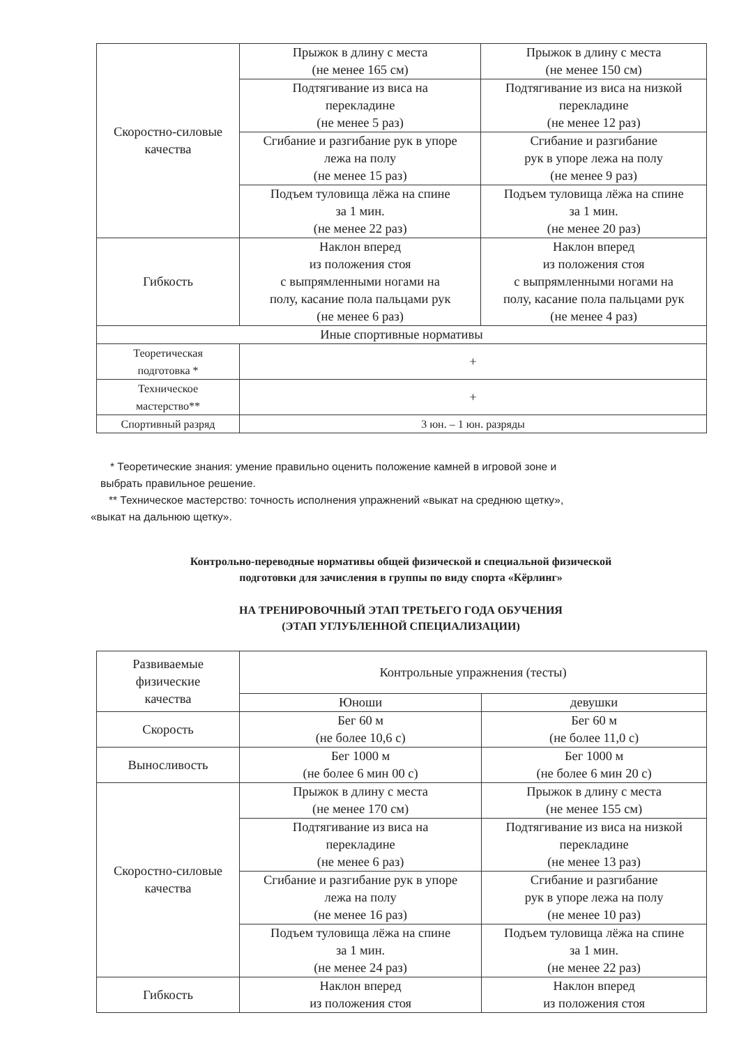| Скоростно-силовые качества | Прыжок в длину с места (не менее 165 см) | Прыжок в длину с места (не менее 150 см) |
| | Подтягивание из виса на перекладине (не менее 5 раз) | Подтягивание из виса на низкой перекладине (не менее 12 раз) |
| | Сгибание и разгибание рук в упоре лежа на полу (не менее 15 раз) | Сгибание и разгибание рук в упоре лежа на полу (не менее 9 раз) |
| | Подъем туловища лёжа на спине за 1 мин. (не менее 22 раз) | Подъем туловища лёжа на спине за 1 мин. (не менее 20 раз) |
| Гибкость | Наклон вперед из положения стоя с выпрямленными ногами на полу, касание пола пальцами рук (не менее 6 раз) | Наклон вперед из положения стоя с выпрямленными ногами на полу, касание пола пальцами рук (не менее 4 раз) |
| Иные спортивные нормативы | | |
| Теоретическая подготовка * | + | |
| Техническое мастерство** | + | |
| Спортивный разряд | 3 юн. – 1 юн. разряды | |
* Теоретические знания: умение правильно оценить положение камней в игровой зоне и
выбрать правильное решение.
** Техническое мастерство: точность исполнения упражнений «выкат на среднюю щетку»,
«выкат на дальнюю щетку».
Контрольно-переводные нормативы общей физической и специальной физической
подготовки для зачисления в группы по виду спорта «Кёрлинг»
НА ТРЕНИРОВОЧНЫЙ ЭТАП ТРЕТЬЕГО ГОДА ОБУЧЕНИЯ
(ЭТАП УГЛУБЛЕННОЙ СПЕЦИАЛИЗАЦИИ)
| Развиваемые физические качества | Контрольные упражнения (тесты) | |
| --- | --- | --- |
| | Юноши | девушки |
| Скорость | Бег 60 м (не более 10,6 с) | Бег 60 м (не более 11,0 с) |
| Выносливость | Бег 1000 м (не более 6 мин 00 с) | Бег 1000 м (не более 6 мин 20 с) |
| Скоростно-силовые качества | Прыжок в длину с места (не менее 170 см) | Прыжок в длину с места (не менее 155 см) |
| | Подтягивание из виса на перекладине (не менее 6 раз) | Подтягивание из виса на низкой перекладине (не менее 13 раз) |
| | Сгибание и разгибание рук в упоре лежа на полу (не менее 16 раз) | Сгибание и разгибание рук в упоре лежа на полу (не менее 10 раз) |
| | Подъем туловища лёжа на спине за 1 мин. (не менее 24 раз) | Подъем туловища лёжа на спине за 1 мин. (не менее 22 раз) |
| Гибкость | Наклон вперед из положения стоя | Наклон вперед из положения стоя |